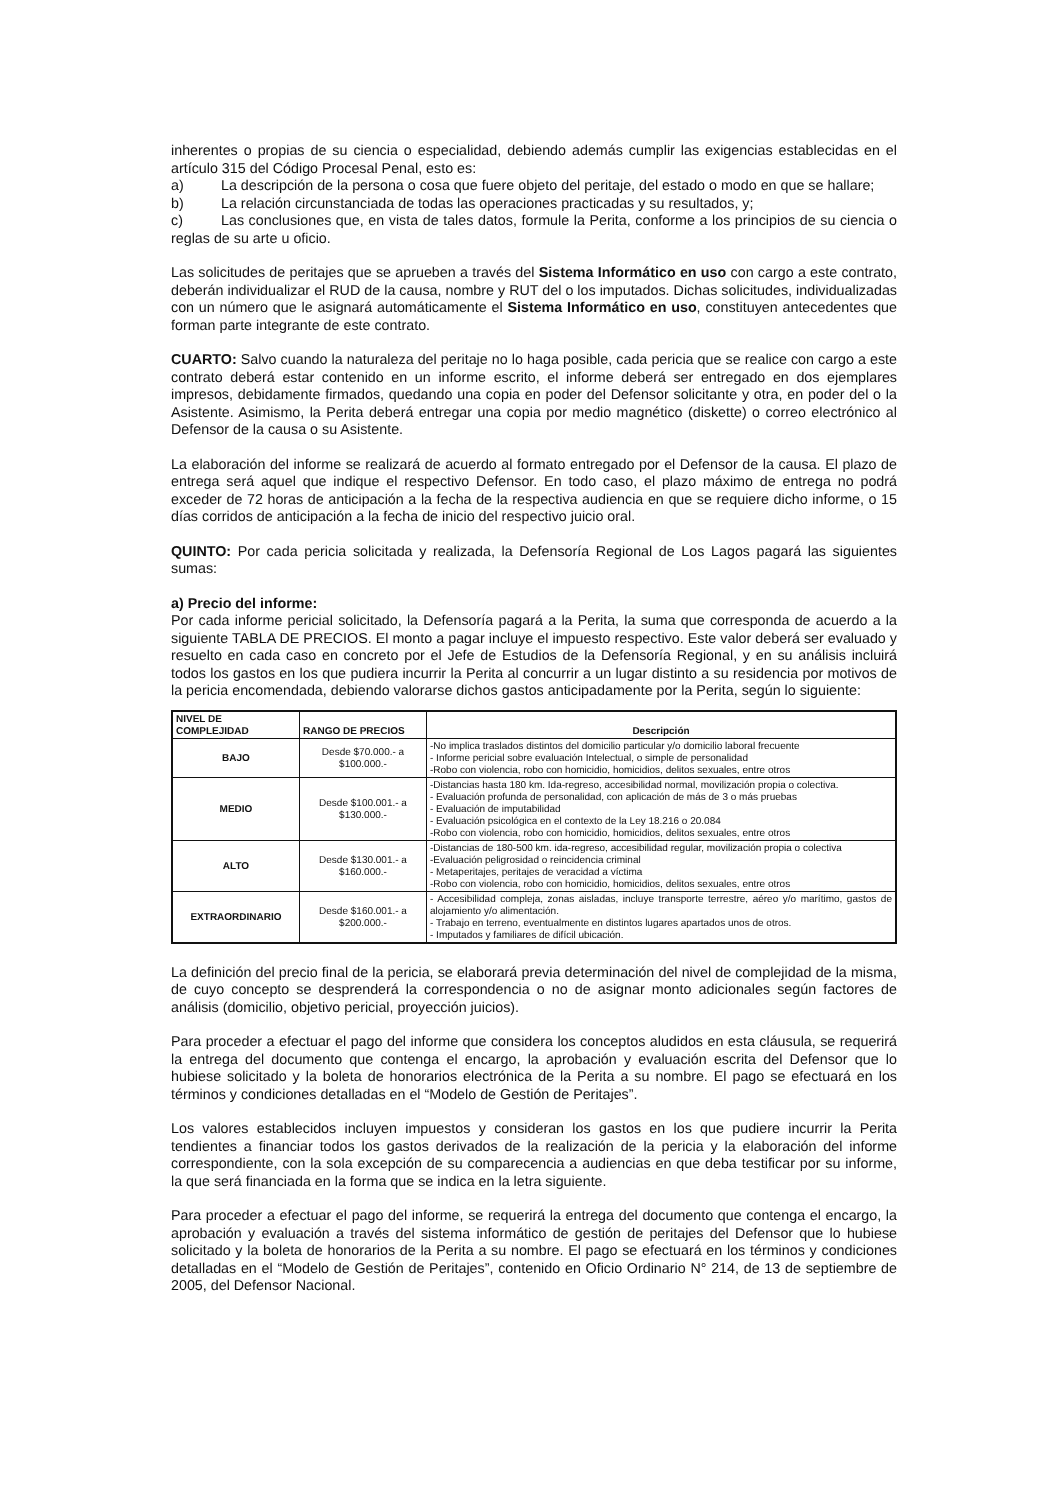inherentes o propias de su ciencia o especialidad, debiendo además cumplir las exigencias establecidas en el artículo 315 del Código Procesal Penal, esto es:
a) La descripción de la persona o cosa que fuere objeto del peritaje, del estado o modo en que se hallare;
b) La relación circunstanciada de todas las operaciones practicadas y su resultados, y;
c) Las conclusiones que, en vista de tales datos, formule la Perita, conforme a los principios de su ciencia o reglas de su arte u oficio.
Las solicitudes de peritajes que se aprueben a través del Sistema Informático en uso con cargo a este contrato, deberán individualizar el RUD de la causa, nombre y RUT del o los imputados. Dichas solicitudes, individualizadas con un número que le asignará automáticamente el Sistema Informático en uso, constituyen antecedentes que forman parte integrante de este contrato.
CUARTO: Salvo cuando la naturaleza del peritaje no lo haga posible, cada pericia que se realice con cargo a este contrato deberá estar contenido en un informe escrito, el informe deberá ser entregado en dos ejemplares impresos, debidamente firmados, quedando una copia en poder del Defensor solicitante y otra, en poder del o la Asistente. Asimismo, la Perita deberá entregar una copia por medio magnético (diskette) o correo electrónico al Defensor de la causa o su Asistente.
La elaboración del informe se realizará de acuerdo al formato entregado por el Defensor de la causa. El plazo de entrega será aquel que indique el respectivo Defensor. En todo caso, el plazo máximo de entrega no podrá exceder de 72 horas de anticipación a la fecha de la respectiva audiencia en que se requiere dicho informe, o 15 días corridos de anticipación a la fecha de inicio del respectivo juicio oral.
QUINTO: Por cada pericia solicitada y realizada, la Defensoría Regional de Los Lagos pagará las siguientes sumas:
a) Precio del informe:
Por cada informe pericial solicitado, la Defensoría pagará a la Perita, la suma que corresponda de acuerdo a la siguiente TABLA DE PRECIOS. El monto a pagar incluye el impuesto respectivo. Este valor deberá ser evaluado y resuelto en cada caso en concreto por el Jefe de Estudios de la Defensoría Regional, y en su análisis incluirá todos los gastos en los que pudiera incurrir la Perita al concurrir a un lugar distinto a su residencia por motivos de la pericia encomendada, debiendo valorarse dichos gastos anticipadamente por la Perita, según lo siguiente:
| NIVEL DE COMPLEJIDAD | RANGO DE PRECIOS | Descripción |
| --- | --- | --- |
| BAJO | Desde $70.000.- a $100.000.- | -No implica traslados distintos del domicilio particular y/o domicilio laboral frecuente - Informe pericial sobre evaluación Intelectual, o simple de personalidad -Robo con violencia, robo con homicidio, homicidios, delitos sexuales, entre otros |
| MEDIO | Desde $100.001.- a $130.000.- | -Distancias hasta 180 km. Ida-regreso, accesibilidad normal, movilización propia o colectiva. - Evaluación profunda de personalidad, con aplicación de más de 3 o más pruebas - Evaluación de imputabilidad - Evaluación psicológica en el contexto de la Ley 18.216 o 20.084 -Robo con violencia, robo con homicidio, homicidios, delitos sexuales, entre otros |
| ALTO | Desde $130.001.- a $160.000.- | -Distancias de 180-500 km. ida-regreso, accesibilidad regular, movilización propia o colectiva -Evaluación peligrosidad o reincidencia criminal - Metaperitajes, peritajes de veracidad a víctima -Robo con violencia, robo con homicidio, homicidios, delitos sexuales, entre otros |
| EXTRAORDINARIO | Desde $160.001.- a $200.000.- | - Accesibilidad compleja, zonas aisladas, incluye transporte terrestre, aéreo y/o marítimo, gastos de alojamiento y/o alimentación. - Trabajo en terreno, eventualmente en distintos lugares apartados unos de otros. - Imputados y familiares de difícil ubicación. |
La definición del precio final de la pericia, se elaborará previa determinación del nivel de complejidad de la misma, de cuyo concepto se desprenderá la correspondencia o no de asignar monto adicionales según factores de análisis (domicilio, objetivo pericial, proyección juicios).
Para proceder a efectuar el pago del informe que considera los conceptos aludidos en esta cláusula, se requerirá la entrega del documento que contenga el encargo, la aprobación y evaluación escrita del Defensor que lo hubiese solicitado y la boleta de honorarios electrónica de la Perita a su nombre. El pago se efectuará en los términos y condiciones detalladas en el “Modelo de Gestión de Peritajes”.
Los valores establecidos incluyen impuestos y consideran los gastos en los que pudiere incurrir la Perita tendientes a financiar todos los gastos derivados de la realización de la pericia y la elaboración del informe correspondiente, con la sola excepción de su comparecencia a audiencias en que deba testificar por su informe, la que será financiada en la forma que se indica en la letra siguiente.
Para proceder a efectuar el pago del informe, se requerirá la entrega del documento que contenga el encargo, la aprobación y evaluación a través del sistema informático de gestión de peritajes del Defensor que lo hubiese solicitado y la boleta de honorarios de la Perita a su nombre. El pago se efectuará en los términos y condiciones detalladas en el “Modelo de Gestión de Peritajes”, contenido en Oficio Ordinario N° 214, de 13 de septiembre de 2005, del Defensor Nacional.